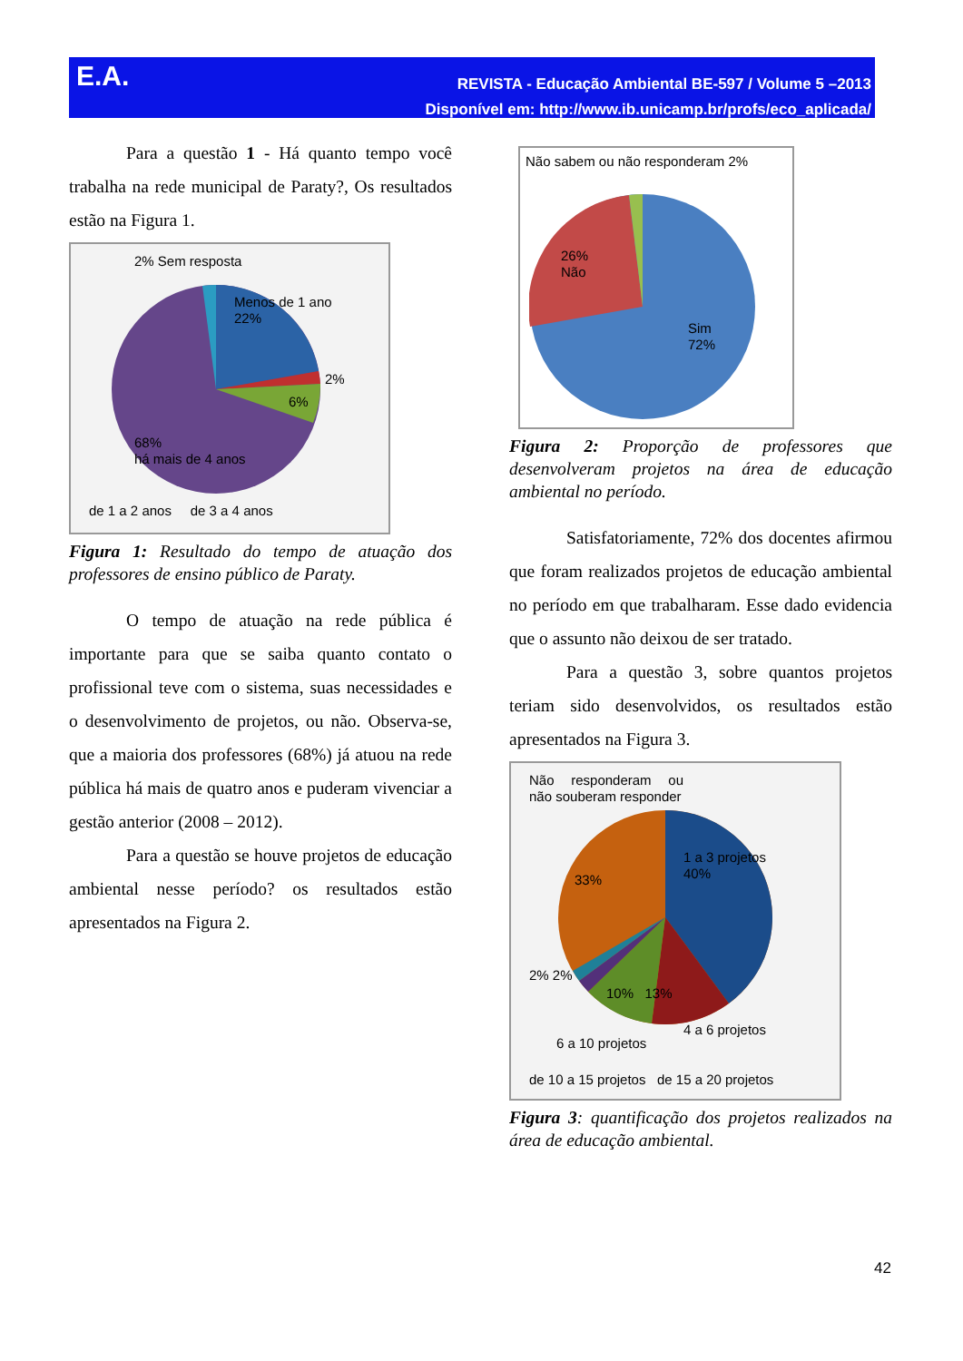E.A.
REVISTA - Educação Ambiental BE-597 / Volume 5 –2013
Disponível em: http://www.ib.unicamp.br/profs/eco_aplicada/
Para a questão 1 - Há quanto tempo você trabalha na rede municipal de Paraty?, Os resultados estão na Figura 1.
2% Sem resposta
Menos de 1 ano
22%
2%
6%
68%
há mais de 4 anos
de 1 a 2 anos de 3 a 4 anos
Figura 1: Resultado do tempo de atuação dos professores de ensino público de Paraty.
O tempo de atuação na rede pública é importante para que se saiba quanto contato o profissional teve com o sistema, suas necessidades e o desenvolvimento de projetos, ou não. Observa-se, que a maioria dos professores (68%) já atuou na rede pública há mais de quatro anos e puderam vivenciar a gestão anterior (2008 – 2012).
Para a questão se houve projetos de educação ambiental nesse período? os resultados estão apresentados na Figura 2.
Não sabem ou não responderam 2%
26%
Não
Sim
72%
Figura 2: Proporção de professores que desenvolveram projetos na área de educação ambiental no período.
Satisfatoriamente, 72% dos docentes afirmou que foram realizados projetos de educação ambiental no período em que trabalharam. Esse dado evidencia que o assunto não deixou de ser tratado.
Para a questão 3, sobre quantos projetos teriam sido desenvolvidos, os resultados estão apresentados na Figura 3.
Não responderam ou não souberam responder
1 a 3 projetos
40%
33%
2% 2%
10% 13%
4 a 6 projetos
6 a 10 projetos
de 10 a 15 projetos de 15 a 20 projetos
Figura 3: quantificação dos projetos realizados na área de educação ambiental.
42